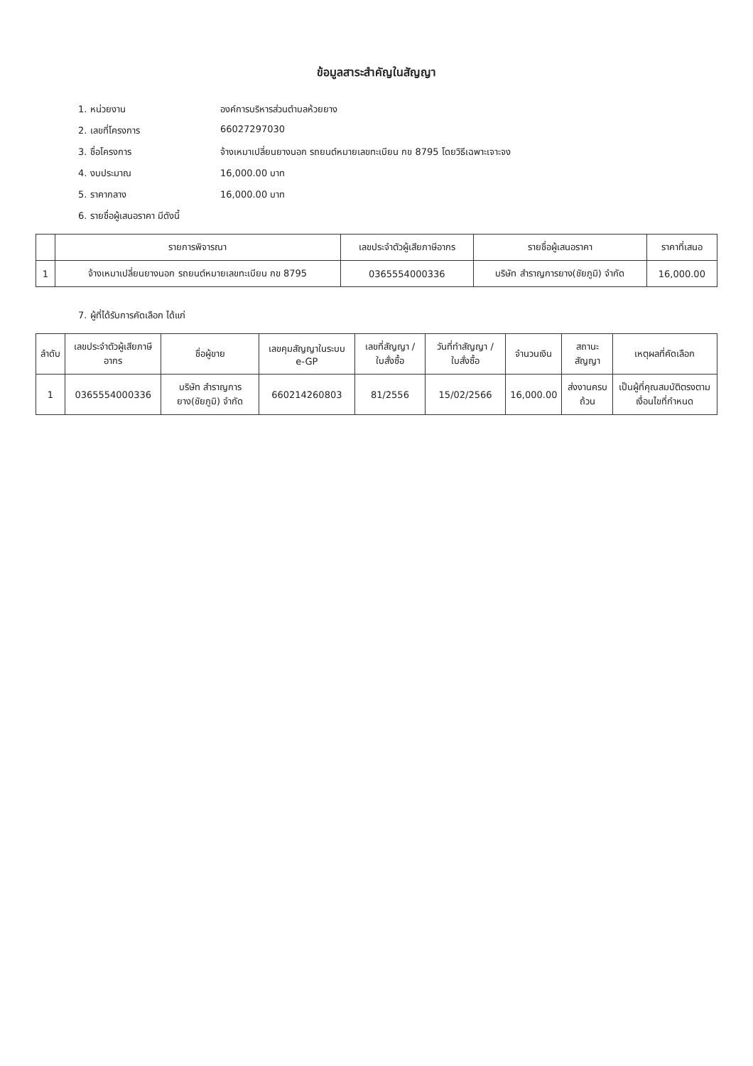ข้อมูลสาระสำคัญในสัญญา
1. หน่วยงาน องค์การบริหารส่วนตำบลห้วยยาง
2. เลขที่โครงการ 66027297030
3. ชื่อโครงการ จ้างเหมาเปลี่ยนยางนอก รถยนต์หมายเลขทะเบียน กข 8795 โดยวิธีเฉพาะเจาะจง
4. งบประมาณ 16,000.00 บาท
5. ราคากลาง 16,000.00 บาท
6. รายชื่อผู้เสนอราคา มีดังนี้
| | รายการพิจารณา | เลขประจำตัวผู้เสียภาษีอากร | รายชื่อผู้เสนอราคา | ราคาที่เสนอ |
| --- | --- | --- | --- | --- |
| 1 | จ้างเหมาเปลี่ยนยางนอก รถยนต์หมายเลขทะเบียน กข 8795 | 0365554000336 | บริษัท สำราญการยาง(ชัยภูมิ) จำกัด | 16,000.00 |
7. ผู้ที่ได้รับการคัดเลือก ได้แก่
| ลำดับ | เลขประจำตัวผู้เสียภาษีอากร | ชื่อผู้ขาย | เลขคุมสัญญาในระบบ e-GP | เลขที่สัญญา / ใบสั่งซื้อ | วันที่ทำสัญญา / ใบสั่งซื้อ | จำนวนเงิน | สถานะสัญญา | เหตุผลที่คัดเลือก |
| --- | --- | --- | --- | --- | --- | --- | --- | --- |
| 1 | 0365554000336 | บริษัท สำราญการยาง(ชัยภูมิ) จำกัด | 660214260803 | 81/2556 | 15/02/2566 | 16,000.00 | ส่งงานครบถ้วน | เป็นผู้ที่คุณสมบัติตรงตามเงื่อนไขที่กำหนด |